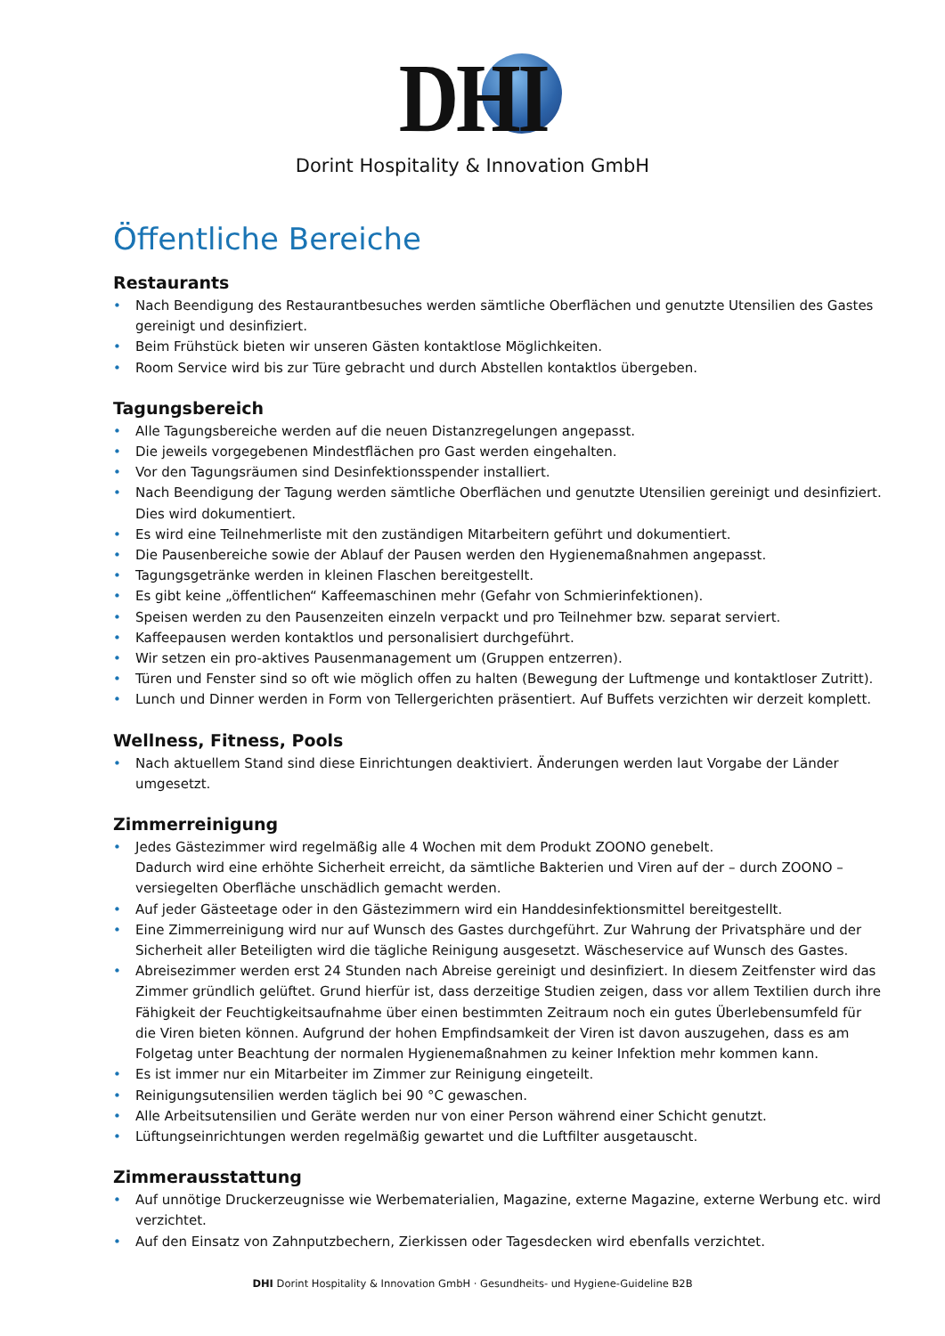DHI
Dorint Hospitality & Innovation GmbH
Öffentliche Bereiche
Restaurants
• Nach Beendigung des Restaurantbesuches werden sämtliche Oberflächen und genutzte Utensilien des Gastes gereinigt und desinfiziert.
• Beim Frühstück bieten wir unseren Gästen kontaktlose Möglichkeiten.
• Room Service wird bis zur Türe gebracht und durch Abstellen kontaktlos übergeben.
Tagungsbereich
• Alle Tagungsbereiche werden auf die neuen Distanzregelungen angepasst.
• Die jeweils vorgegebenen Mindestflächen pro Gast werden eingehalten.
• Vor den Tagungsräumen sind Desinfektionsspender installiert.
• Nach Beendigung der Tagung werden sämtliche Oberflächen und genutzte Utensilien gereinigt und desinfiziert. Dies wird dokumentiert.
• Es wird eine Teilnehmerliste mit den zuständigen Mitarbeitern geführt und dokumentiert.
• Die Pausenbereiche sowie der Ablauf der Pausen werden den Hygienemaßnahmen angepasst.
• Tagungsgetränke werden in kleinen Flaschen bereitgestellt.
• Es gibt keine „öffentlichen“ Kaffeemaschinen mehr (Gefahr von Schmierinfektionen).
• Speisen werden zu den Pausenzeiten einzeln verpackt und pro Teilnehmer bzw. separat serviert.
• Kaffeepausen werden kontaktlos und personalisiert durchgeführt.
• Wir setzen ein pro-aktives Pausenmanagement um (Gruppen entzerren).
• Türen und Fenster sind so oft wie möglich offen zu halten (Bewegung der Luftmenge und kontaktloser Zutritt).
• Lunch und Dinner werden in Form von Tellergerichten präsentiert. Auf Buffets verzichten wir derzeit komplett.
Wellness, Fitness, Pools
• Nach aktuellem Stand sind diese Einrichtungen deaktiviert. Änderungen werden laut Vorgabe der Länder umgesetzt.
Zimmerreinigung
• Jedes Gästezimmer wird regelmäßig alle 4 Wochen mit dem Produkt ZOONO genebelt.
Dadurch wird eine erhöhte Sicherheit erreicht, da sämtliche Bakterien und Viren auf der – durch ZOONO – versiegelten Oberfläche unschädlich gemacht werden.
• Auf jeder Gästeetage oder in den Gästezimmern wird ein Handdesinfektionsmittel bereitgestellt.
• Eine Zimmerreinigung wird nur auf Wunsch des Gastes durchgeführt. Zur Wahrung der Privatsphäre und der Sicherheit aller Beteiligten wird die tägliche Reinigung ausgesetzt. Wäscheservice auf Wunsch des Gastes.
• Abreisezimmer werden erst 24 Stunden nach Abreise gereinigt und desinfiziert. In diesem Zeitfenster wird das Zimmer gründlich gelüftet. Grund hierfür ist, dass derzeitige Studien zeigen, dass vor allem Textilien durch ihre Fähigkeit der Feuchtigkeitsaufnahme über einen bestimmten Zeitraum noch ein gutes Überlebensumfeld für die Viren bieten können. Aufgrund der hohen Empfindsamkeit der Viren ist davon auszugehen, dass es am Folgetag unter Beachtung der normalen Hygienemaßnahmen zu keiner Infektion mehr kommen kann.
• Es ist immer nur ein Mitarbeiter im Zimmer zur Reinigung eingeteilt.
• Reinigungsutensilien werden täglich bei 90 °C gewaschen.
• Alle Arbeitsutensilien und Geräte werden nur von einer Person während einer Schicht genutzt.
• Lüftungseinrichtungen werden regelmäßig gewartet und die Luftfilter ausgetauscht.
Zimmerausstattung
• Auf unnötige Druckerzeugnisse wie Werbematerialien, Magazine, externe Magazine, externe Werbung etc. wird verzichtet.
• Auf den Einsatz von Zahnputzbechern, Zierkissen oder Tagesdecken wird ebenfalls verzichtet.
DHI Dorint Hospitality & Innovation GmbH · Gesundheits- und Hygiene-Guideline B2B